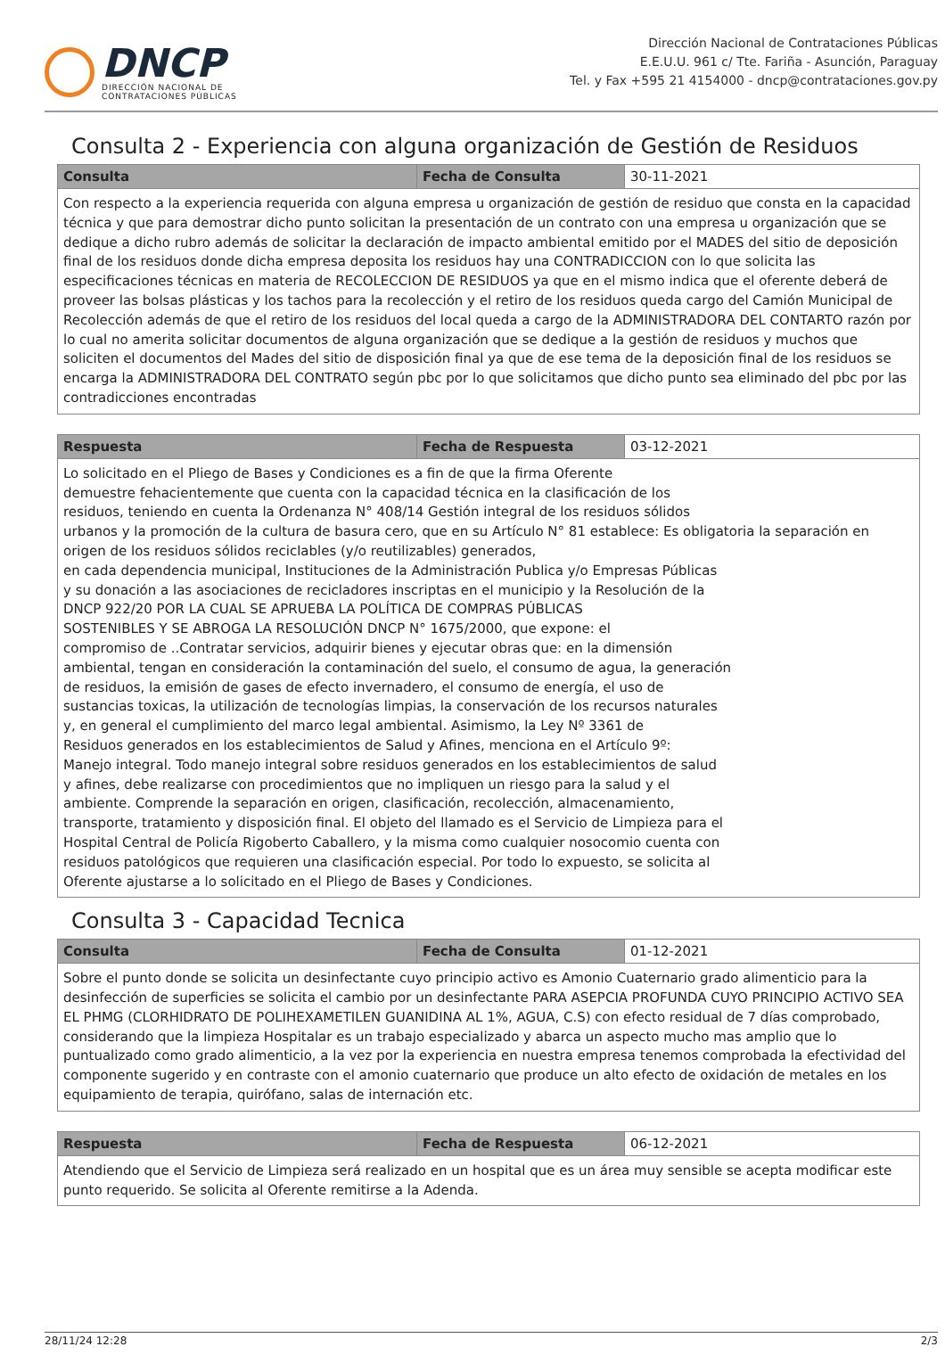DNCP
DIRECCIÓN NACIONAL DE
CONTRATACIONES PÚBLICAS
Dirección Nacional de Contrataciones Públicas
E.E.U.U. 961 c/ Tte. Fariña - Asunción, Paraguay
Tel. y Fax +595 21 4154000 - dncp@contrataciones.gov.py
Consulta 2 - Experiencia con alguna organización de Gestión de Residuos
| Consulta | Fecha de Consulta | 30-11-2021 |
| Con respecto a la experiencia requerida con alguna empresa u organización de gestión de residuo que consta en la capacidad técnica y que para demostrar dicho punto solicitan la presentación de un contrato con una empresa u organización que se dedique a dicho rubro además de solicitar la declaración de impacto ambiental emitido por el MADES del sitio de deposición final de los residuos donde dicha empresa deposita los residuos hay una CONTRADICCION con lo que solicita las especificaciones técnicas en materia de RECOLECCION DE RESIDUOS ya que en el mismo indica que el oferente deberá de proveer las bolsas plásticas y los tachos para la recolección y el retiro de los residuos queda cargo del Camión Municipal de Recolección además de que el retiro de los residuos del local queda a cargo de la ADMINISTRADORA DEL CONTARTO razón por lo cual no amerita solicitar documentos de alguna organización que se dedique a la gestión de residuos y muchos que soliciten el documentos del Mades del sitio de disposición final ya que de ese tema de la deposición final de los residuos se encarga la ADMINISTRADORA DEL CONTRATO según pbc por lo que solicitamos que dicho punto sea eliminado del pbc por las contradicciones encontradas | | |
| Respuesta | Fecha de Respuesta | 03-12-2021 |
| Lo solicitado en el Pliego de Bases y Condiciones es a fin de que la firma Oferente demuestre fehacientemente que cuenta con la capacidad técnica en la clasificación de los residuos, teniendo en cuenta la Ordenanza N° 408/14 Gestión integral de los residuos sólidos urbanos y la promoción de la cultura de basura cero, que en su Artículo N° 81 establece: Es obligatoria la separación en origen de los residuos sólidos reciclables (y/o reutilizables) generados, en cada dependencia municipal, Instituciones de la Administración Publica y/o Empresas Públicas y su donación a las asociaciones de recicladores inscriptas en el municipio y la Resolución de la DNCP 922/20 POR LA CUAL SE APRUEBA LA POLÍTICA DE COMPRAS PÚBLICAS SOSTENIBLES Y SE ABROGA LA RESOLUCIÓN DNCP N° 1675/2000, que expone: el compromiso de ..Contratar servicios, adquirir bienes y ejecutar obras que: en la dimensión ambiental, tengan en consideración la contaminación del suelo, el consumo de agua, la generación de residuos, la emisión de gases de efecto invernadero, el consumo de energía, el uso de sustancias toxicas, la utilización de tecnologías limpias, la conservación de los recursos naturales y, en general el cumplimiento del marco legal ambiental. Asimismo, la Ley Nº 3361 de Residuos generados en los establecimientos de Salud y Afines, menciona en el Artículo 9º: Manejo integral. Todo manejo integral sobre residuos generados en los establecimientos de salud y afines, debe realizarse con procedimientos que no impliquen un riesgo para la salud y el ambiente. Comprende la separación en origen, clasificación, recolección, almacenamiento, transporte, tratamiento y disposición final. El objeto del llamado es el Servicio de Limpieza para el Hospital Central de Policía Rigoberto Caballero, y la misma como cualquier nosocomio cuenta con residuos patológicos que requieren una clasificación especial. Por todo lo expuesto, se solicita al Oferente ajustarse a lo solicitado en el Pliego de Bases y Condiciones. | | |
Consulta 3 - Capacidad Tecnica
| Consulta | Fecha de Consulta | 01-12-2021 |
| Sobre el punto donde se solicita un desinfectante cuyo principio activo es Amonio Cuaternario grado alimenticio para la desinfección de superficies se solicita el cambio por un desinfectante PARA ASEPCIA PROFUNDA CUYO PRINCIPIO ACTIVO SEA EL PHMG (CLORHIDRATO DE POLIHEXAMETILEN GUANIDINA AL 1%, AGUA, C.S) con efecto residual de 7 días comprobado, considerando que la limpieza Hospitalar es un trabajo especializado y abarca un aspecto mucho mas amplio que lo puntualizado como grado alimenticio, a la vez por la experiencia en nuestra empresa tenemos comprobada la efectividad del componente sugerido y en contraste con el amonio cuaternario que produce un alto efecto de oxidación de metales en los equipamiento de terapia, quirófano, salas de internación etc. | | |
| Respuesta | Fecha de Respuesta | 06-12-2021 |
| Atendiendo que el Servicio de Limpieza será realizado en un hospital que es un área muy sensible se acepta modificar este punto requerido. Se solicita al Oferente remitirse a la Adenda. | | |
28/11/24 12:28 2/3